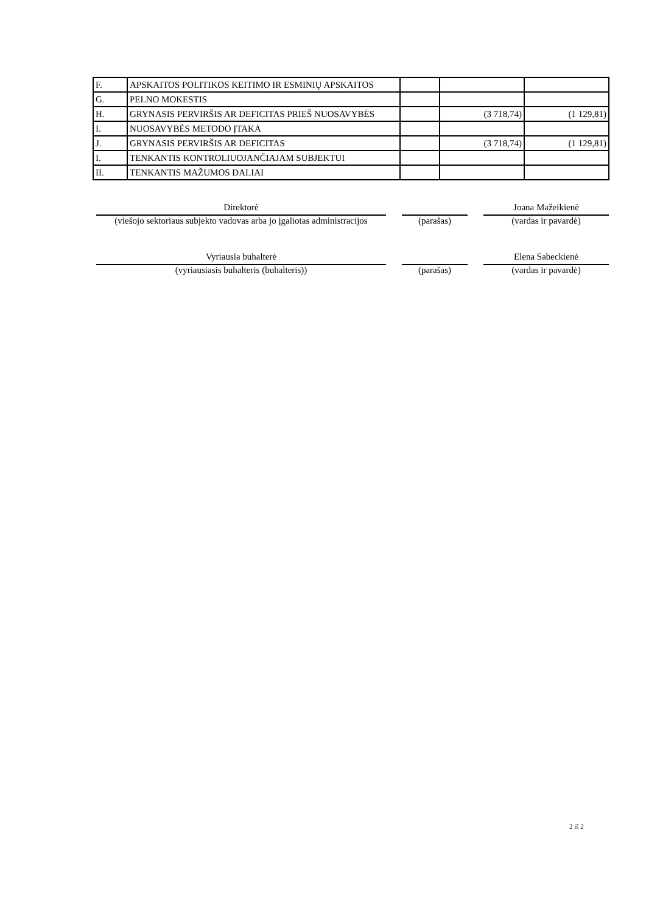| F. | APSKAITOS POLITIKOS KEITIMO IR ESMINIŲ APSKAITOS | | | |
| G. | PELNO MOKESTIS | | | |
| H. | GRYNASIS PERVIRŠIS AR DEFICITAS PRIEŠ NUOSAVYBĖS | | (3 718,74) | (1 129,81) |
| I. | NUOSAVYBĖS METODO ĮTAKA | | | |
| J. | GRYNASIS PERVIRŠIS AR DEFICITAS | | (3 718,74) | (1 129,81) |
| I. | TENKANTIS KONTROLIUOJANČIAJAM SUBJEKTUI | | | |
| II. | TENKANTIS MAŽUMOS DALIAI | | | |
Direktorė Joana Mažeikienė
(viešojo sektoriaus subjekto vadovas arba jo įgaliotas administracijos
(parašas) (vardas ir pavardė)
Vyriausia buhalterė Elena Sabeckienė
(vyriausiasis buhalteris (buhalteris)) (parašas) (vardas ir pavardė)
2 iš 2